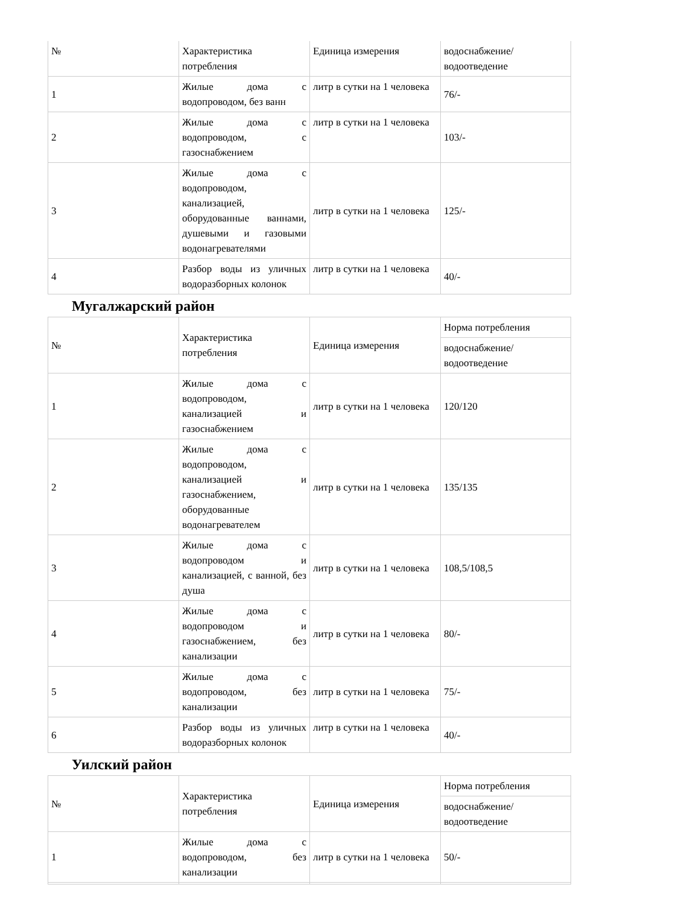| № | Характеристика потребления | Единица измерения | водоснабжение/ водоотведение |
| 1 | Жилые дома с водопроводом, без ванн | литр в сутки на 1 человека | 76/- |
| 2 | Жилые дома с водопроводом, с газоснабжением | литр в сутки на 1 человека | 103/- |
| 3 | Жилые дома с водопроводом, канализацией, оборудованные ваннами, душевыми и газовыми водонагревателями | литр в сутки на 1 человека | 125/- |
| 4 | Разбор воды из уличных водоразборных колонок | литр в сутки на 1 человека | 40/- |
Мугалжарский район
| № | Характеристика потребления | Единица измерения | Норма потребления |
| | | | водоснабжение/ водоотведение |
| 1 | Жилые дома с водопроводом, канализацией и газоснабжением | литр в сутки на 1 человека | 120/120 |
| 2 | Жилые дома с водопроводом, канализацией и газоснабжением, оборудованные водонагревателем | литр в сутки на 1 человека | 135/135 |
| 3 | Жилые дома с водопроводом и канализацией, с ванной, без душа | литр в сутки на 1 человека | 108,5/108,5 |
| 4 | Жилые дома с водопроводом и газоснабжением, без канализации | литр в сутки на 1 человека | 80/- |
| 5 | Жилые дома с водопроводом, без канализации | литр в сутки на 1 человека | 75/- |
| 6 | Разбор воды из уличных водоразборных колонок | литр в сутки на 1 человека | 40/- |
Уилский район
| № | Характеристика потребления | Единица измерения | Норма потребления |
| | | | водоснабжение/ водоотведение |
| 1 | Жилые дома с водопроводом, без канализации | литр в сутки на 1 человека | 50/- |